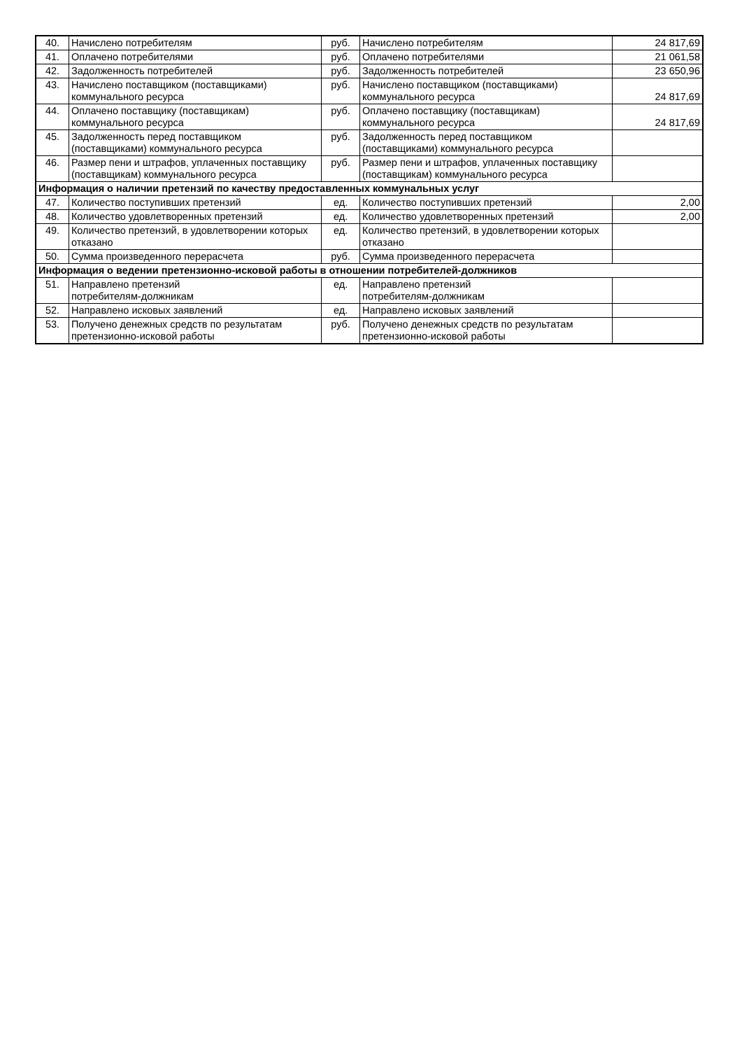| 40. | Начислено потребителям | руб. | Начислено потребителям | 24 817,69 |
| 41. | Оплачено потребителями | руб. | Оплачено потребителями | 21 061,58 |
| 42. | Задолженность потребителей | руб. | Задолженность потребителей | 23 650,96 |
| 43. | Начислено поставщиком (поставщиками) коммунального ресурса | руб. | Начислено поставщиком (поставщиками) коммунального ресурса | 24 817,69 |
| 44. | Оплачено поставщику (поставщикам) коммунального ресурса | руб. | Оплачено поставщику (поставщикам) коммунального ресурса | 24 817,69 |
| 45. | Задолженность перед поставщиком (поставщиками) коммунального ресурса | руб. | Задолженность перед поставщиком (поставщиками) коммунального ресурса | |
| 46. | Размер пени и штрафов, уплаченных поставщику (поставщикам) коммунального ресурса | руб. | Размер пени и штрафов, уплаченных поставщику (поставщикам) коммунального ресурса | |
| Информация о наличии претензий по качеству предоставленных коммунальных услуг | | | | |
| 47. | Количество поступивших претензий | ед. | Количество поступивших претензий | 2,00 |
| 48. | Количество удовлетворенных претензий | ед. | Количество удовлетворенных претензий | 2,00 |
| 49. | Количество претензий, в удовлетворении которых отказано | ед. | Количество претензий, в удовлетворении которых отказано | |
| 50. | Сумма произведенного перерасчета | руб. | Сумма произведенного перерасчета | |
| Информация о ведении претензионно-исковой работы в отношении потребителей-должников | | | | |
| 51. | Направлено претензий потребителям-должникам | ед. | Направлено претензий потребителям-должникам | |
| 52. | Направлено исковых заявлений | ед. | Направлено исковых заявлений | |
| 53. | Получено денежных средств по результатам претензионно-исковой работы | руб. | Получено денежных средств по результатам претензионно-исковой работы | |